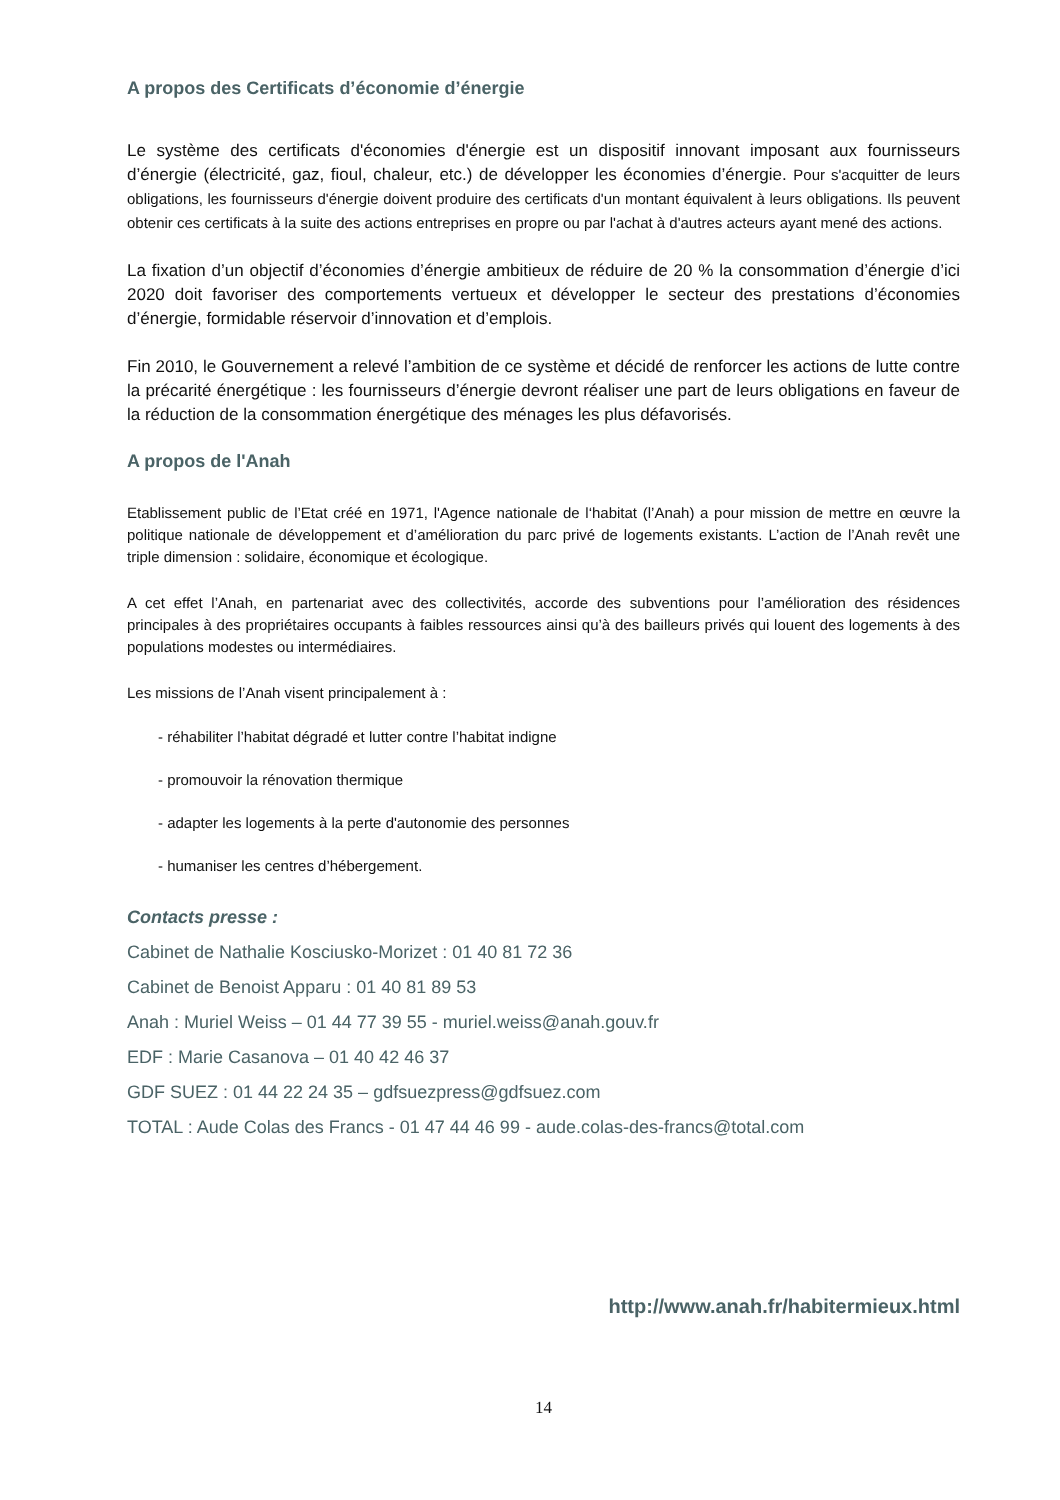A propos des Certificats d’économie d’énergie
Le système des certificats d'économies d'énergie est un dispositif innovant imposant aux fournisseurs d’énergie (électricité, gaz, fioul, chaleur, etc.) de développer les économies d’énergie. Pour s'acquitter de leurs obligations, les fournisseurs d'énergie doivent produire des certificats d'un montant équivalent à leurs obligations. Ils peuvent obtenir ces certificats à la suite des actions entreprises en propre ou par l'achat à d'autres acteurs ayant mené des actions.
La fixation d’un objectif d’économies d’énergie ambitieux de réduire de 20 % la consommation d’énergie d’ici 2020 doit favoriser des comportements vertueux et développer le secteur des prestations d’économies d’énergie, formidable réservoir d’innovation et d’emplois.
Fin 2010, le Gouvernement a relevé l’ambition de ce système et décidé de renforcer les actions de lutte contre la précarité énergétique : les fournisseurs d’énergie devront réaliser une part de leurs obligations en faveur de la réduction de la consommation énergétique des ménages les plus défavorisés.
A propos de l'Anah
Etablissement public de l’Etat créé en 1971, l'Agence nationale de l‘habitat (l’Anah) a pour mission de mettre en œuvre la politique nationale de développement et d’amélioration du parc privé de logements existants. L’action de l’Anah revêt une triple dimension : solidaire, économique et écologique.
A cet effet l’Anah, en partenariat avec des collectivités, accorde des subventions pour l’amélioration des résidences principales à des propriétaires occupants à faibles ressources ainsi qu’à des bailleurs privés qui louent des logements à des populations modestes ou intermédiaires.
Les missions de l’Anah visent principalement à :
- réhabiliter l’habitat dégradé et lutter contre l’habitat indigne
- promouvoir la rénovation thermique
- adapter les logements à la perte d'autonomie des personnes
- humaniser les centres d’hébergement.
Contacts presse :
Cabinet de Nathalie Kosciusko-Morizet : 01 40 81 72 36
Cabinet de Benoist Apparu : 01 40 81 89 53
Anah : Muriel Weiss – 01 44 77 39 55 - muriel.weiss@anah.gouv.fr
EDF : Marie Casanova – 01 40 42 46 37
GDF SUEZ : 01 44 22 24 35 – gdfsuezpress@gdfsuez.com
TOTAL : Aude Colas des Francs - 01 47 44 46 99 - aude.colas-des-francs@total.com
http://www.anah.fr/habitermieux.html
14